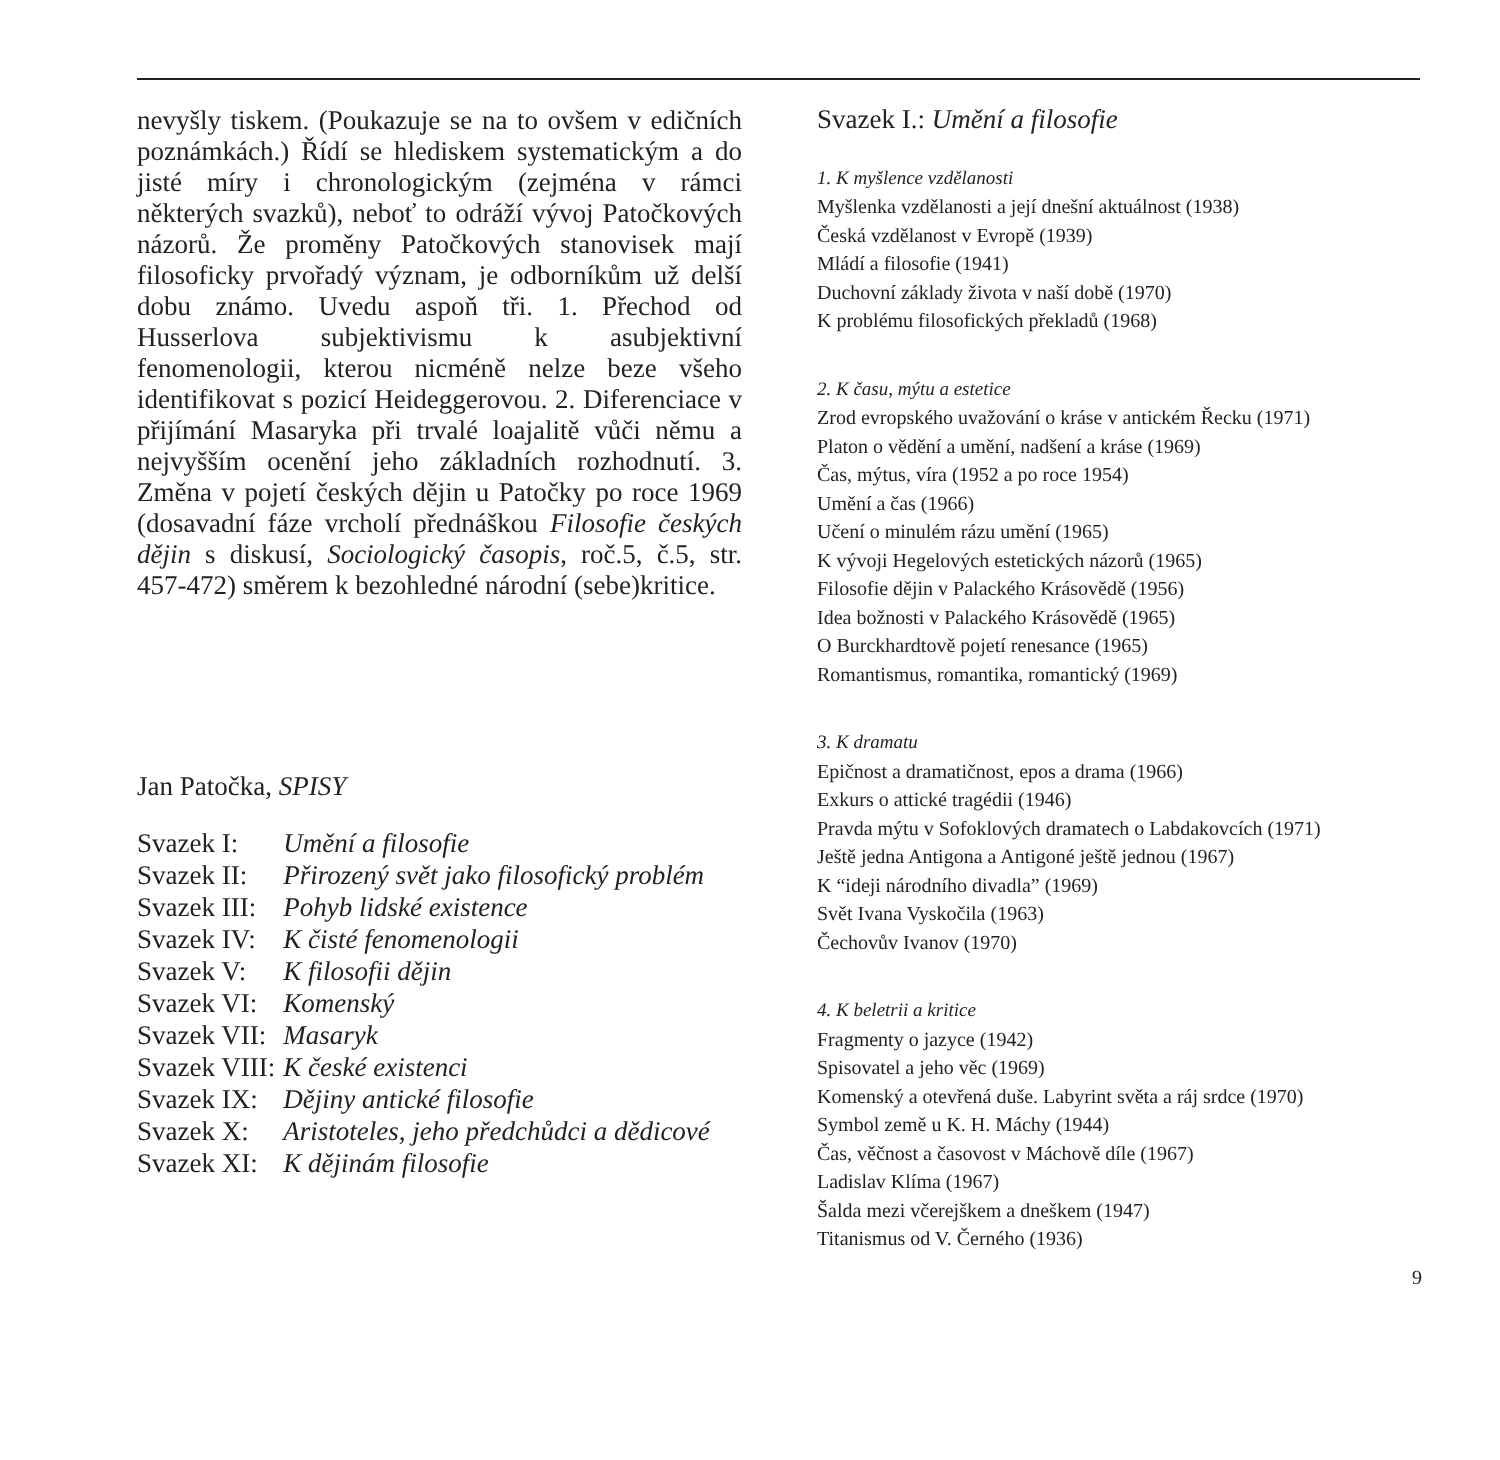nevyšly tiskem. (Poukazuje se na to ovšem v edičních poznámkách.) Řídí se hlediskem systematickým a do jisté míry i chronologickým (zejména v rámci některých svazků), neboť to odráží vývoj Patočkových názorů. Že proměny Patočkových stanovisek mají filosoficky prvořadý význam, je odborníkům už delší dobu známo. Uvedu aspoň tři. 1. Přechod od Husserlova subjektivismu k asubjektivní fenomenologii, kterou nicméně nelze beze všeho identifikovat s pozicí Heideggerovou. 2. Diferenciace v přijímání Masaryka při trvalé loajalitě vůči němu a nejvyšším ocenění jeho základních rozhodnutí. 3. Změna v pojetí českých dějin u Patočky po roce 1969 (dosavadní fáze vrcholí přednáškou Filosofie českých dějin s diskusí, Sociologický časopis, roč.5, č.5, str. 457-472) směrem k bezohledné národní (sebe)kritice.
Jan Patočka, SPISY
| Svazek I: | Umění a filosofie |
| Svazek II: | Přirozený svět jako filosofický problém |
| Svazek III: | Pohyb lidské existence |
| Svazek IV: | K čisté fenomenologii |
| Svazek V: | K filosofii dějin |
| Svazek VI: | Komenský |
| Svazek VII: | Masaryk |
| Svazek VIII: | K české existenci |
| Svazek IX: | Dějiny antické filosofie |
| Svazek X: | Aristoteles, jeho předchůdci a dědicové |
| Svazek XI: | K dějinám filosofie |
Svazek I.: Umění a filosofie
1. K myšlence vzdělanosti
Myšlenka vzdělanosti a její dnešní aktuálnost (1938)
Česká vzdělanost v Evropě (1939)
Mládí a filosofie (1941)
Duchovní základy života v naší době (1970)
K problému filosofických překladů (1968)
2. K času, mýtu a estetice
Zrod evropského uvažování o kráse v antickém Řecku (1971)
Platon o vědění a umění, nadšení a kráse (1969)
Čas, mýtus, víra (1952 a po roce 1954)
Umění a čas (1966)
Učení o minulém rázu umění (1965)
K vývoji Hegelových estetických názorů (1965)
Filosofie dějin v Palackého Krásovědě (1956)
Idea božnosti v Palackého Krásovědě (1965)
O Burckhardtově pojetí renesance (1965)
Romantismus, romantika, romantický (1969)
3. K dramatu
Epičnost a dramatičnost, epos a drama (1966)
Exkurs o attické tragédii (1946)
Pravda mýtu v Sofoklových dramatech o Labdakovcích (1971)
Ještě jedna Antigona a Antigoné ještě jednou (1967)
K “ideji národního divadla” (1969)
Svět Ivana Vyskočila (1963)
Čechovův Ivanov (1970)
4. K beletrii a kritice
Fragmenty o jazyce (1942)
Spisovatel a jeho věc (1969)
Komenský a otevřená duše. Labyrint světa a ráj srdce (1970)
Symbol země u K. H. Máchy (1944)
Čas, věčnost a časovost v Máchově díle (1967)
Ladislav Klíma (1967)
Šalda mezi včerejškem a dneškem (1947)
Titanismus od V. Černého (1936)
9